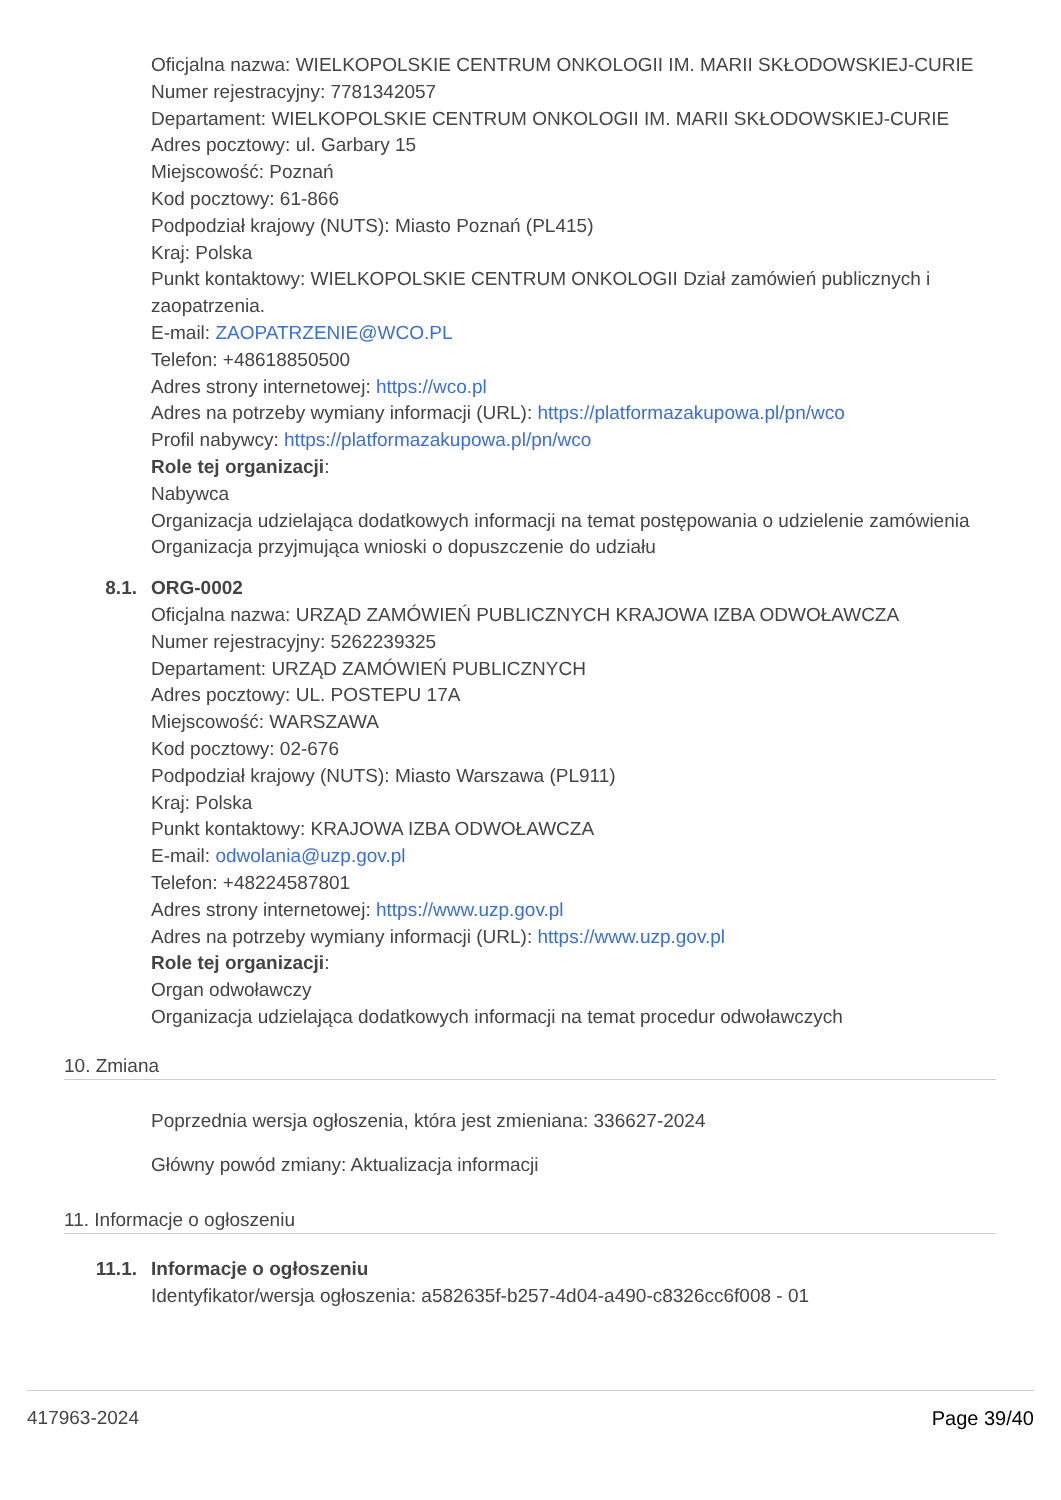Oficjalna nazwa: WIELKOPOLSKIE CENTRUM ONKOLOGII IM. MARII SKŁODOWSKIEJ-CURIE
Numer rejestracyjny: 7781342057
Departament: WIELKOPOLSKIE CENTRUM ONKOLOGII IM. MARII SKŁODOWSKIEJ-CURIE
Adres pocztowy: ul. Garbary 15
Miejscowość: Poznań
Kod pocztowy: 61-866
Podpodział krajowy (NUTS): Miasto Poznań (PL415)
Kraj: Polska
Punkt kontaktowy: WIELKOPOLSKIE CENTRUM ONKOLOGII Dział zamówień publicznych i zaopatrzenia.
E-mail: ZAOPATRZENIE@WCO.PL
Telefon: +48618850500
Adres strony internetowej: https://wco.pl
Adres na potrzeby wymiany informacji (URL): https://platformazakupowa.pl/pn/wco
Profil nabywcy: https://platformazakupowa.pl/pn/wco
Role tej organizacji:
Nabywca
Organizacja udzielająca dodatkowych informacji na temat postępowania o udzielenie zamówienia
Organizacja przyjmująca wnioski o dopuszczenie do udziału
8.1. ORG-0002
Oficjalna nazwa: URZĄD ZAMÓWIEŃ PUBLICZNYCH KRAJOWA IZBA ODWOŁAWCZA
Numer rejestracyjny: 5262239325
Departament: URZĄD ZAMÓWIEŃ PUBLICZNYCH
Adres pocztowy: UL. POSTEPU 17A
Miejscowość: WARSZAWA
Kod pocztowy: 02-676
Podpodział krajowy (NUTS): Miasto Warszawa (PL911)
Kraj: Polska
Punkt kontaktowy: KRAJOWA IZBA ODWOŁAWCZA
E-mail: odwolania@uzp.gov.pl
Telefon: +48224587801
Adres strony internetowej: https://www.uzp.gov.pl
Adres na potrzeby wymiany informacji (URL): https://www.uzp.gov.pl
Role tej organizacji:
Organ odwoławczy
Organizacja udzielająca dodatkowych informacji na temat procedur odwoławczych
10. Zmiana
Poprzednia wersja ogłoszenia, która jest zmieniana: 336627-2024
Główny powód zmiany: Aktualizacja informacji
11. Informacje o ogłoszeniu
11.1. Informacje o ogłoszeniu
Identyfikator/wersja ogłoszenia: a582635f-b257-4d04-a490-c8326cc6f008 - 01
417963-2024 Page 39/40